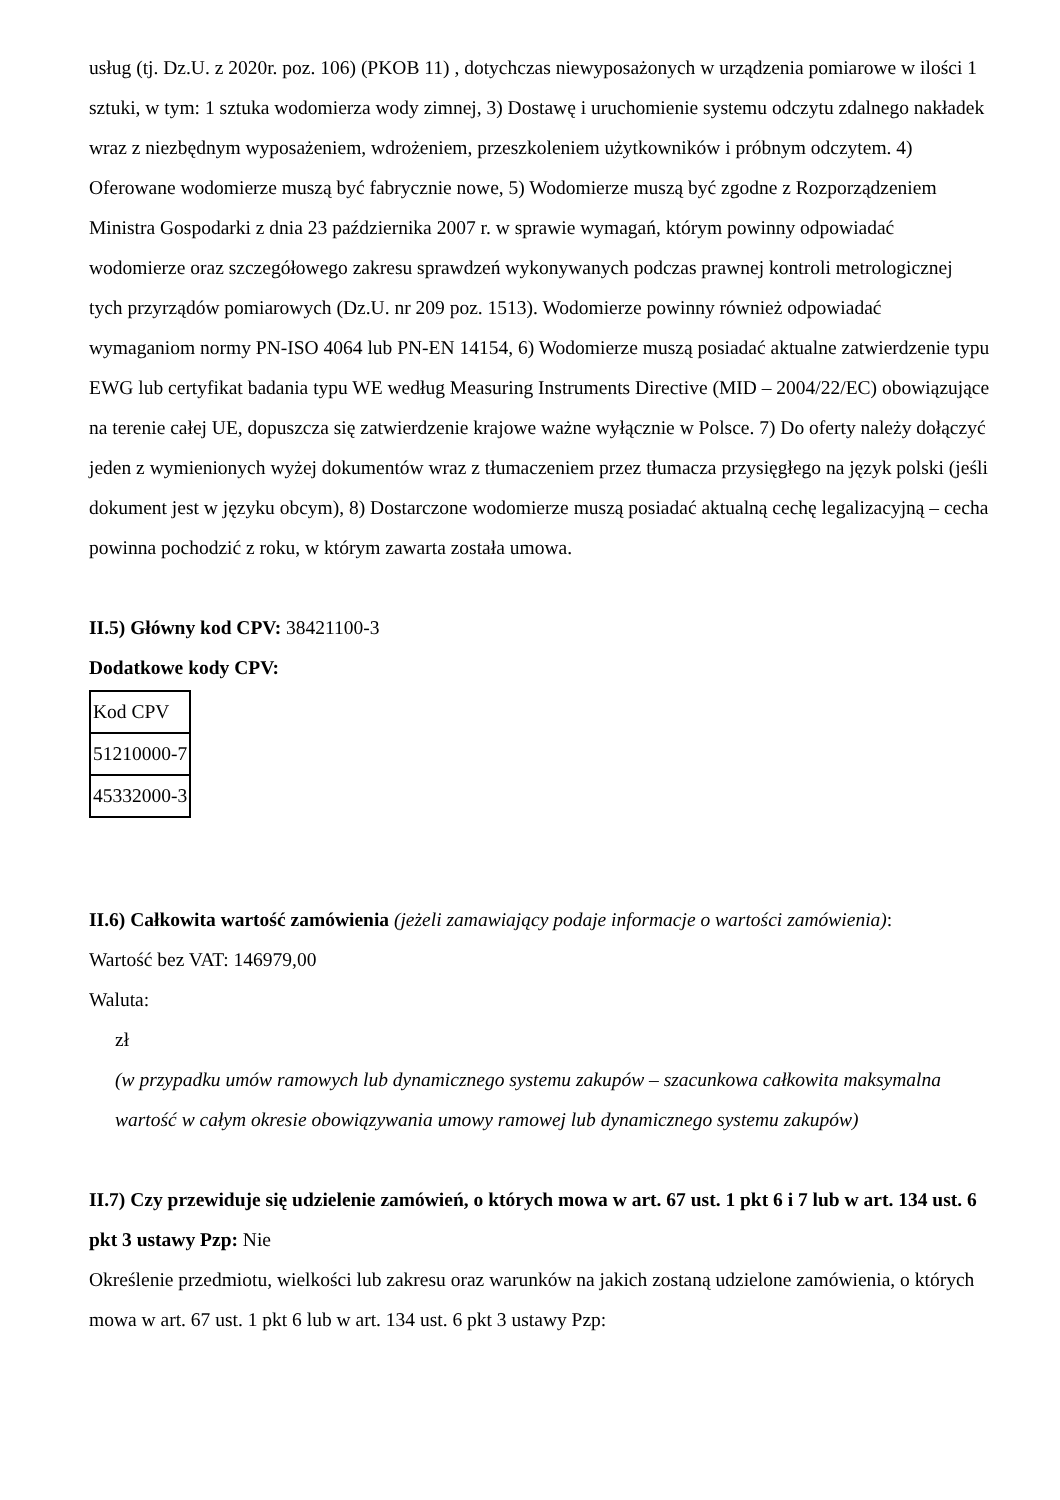usług (tj. Dz.U. z 2020r. poz. 106) (PKOB 11) , dotychczas niewyposażonych w urządzenia pomiarowe w ilości 1 sztuki, w tym: 1 sztuka wodomierza wody zimnej, 3) Dostawę i uruchomienie systemu odczytu zdalnego nakładek wraz z niezbędnym wyposażeniem, wdrożeniem, przeszkoleniem użytkowników i próbnym odczytem. 4) Oferowane wodomierze muszą być fabrycznie nowe, 5) Wodomierze muszą być zgodne z Rozporządzeniem Ministra Gospodarki z dnia 23 października 2007 r. w sprawie wymagań, którym powinny odpowiadać wodomierze oraz szczegółowego zakresu sprawdzeń wykonywanych podczas prawnej kontroli metrologicznej tych przyrządów pomiarowych (Dz.U. nr 209 poz. 1513). Wodomierze powinny również odpowiadać wymaganiom normy PN-ISO 4064 lub PN-EN 14154, 6) Wodomierze muszą posiadać aktualne zatwierdzenie typu EWG lub certyfikat badania typu WE według Measuring Instruments Directive (MID – 2004/22/EC) obowiązujące na terenie całej UE, dopuszcza się zatwierdzenie krajowe ważne wyłącznie w Polsce. 7) Do oferty należy dołączyć jeden z wymienionych wyżej dokumentów wraz z tłumaczeniem przez tłumacza przysięgłego na język polski (jeśli dokument jest w języku obcym), 8) Dostarczone wodomierze muszą posiadać aktualną cechę legalizacyjną – cecha powinna pochodzić z roku, w którym zawarta została umowa.
II.5) Główny kod CPV: 38421100-3
Dodatkowe kody CPV:
| Kod CPV |
| 51210000-7 |
| 45332000-3 |
II.6) Całkowita wartość zamówienia (jeżeli zamawiający podaje informacje o wartości zamówienia):
Wartość bez VAT: 146979,00
Waluta:
zł
(w przypadku umów ramowych lub dynamicznego systemu zakupów – szacunkowa całkowita maksymalna wartość w całym okresie obowiązywania umowy ramowej lub dynamicznego systemu zakupów)
II.7) Czy przewiduje się udzielenie zamówień, o których mowa w art. 67 ust. 1 pkt 6 i 7 lub w art. 134 ust. 6 pkt 3 ustawy Pzp: Nie
Określenie przedmiotu, wielkości lub zakresu oraz warunków na jakich zostaną udzielone zamówienia, o których mowa w art. 67 ust. 1 pkt 6 lub w art. 134 ust. 6 pkt 3 ustawy Pzp: